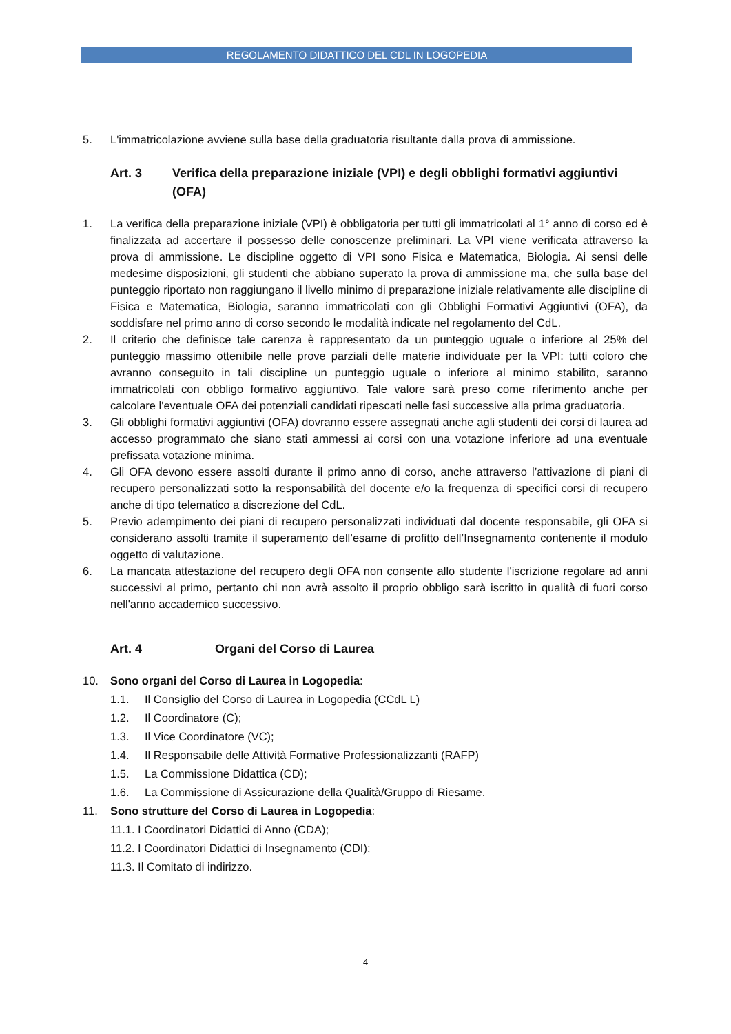REGOLAMENTO DIDATTICO DEL CDL IN LOGOPEDIA
5. L'immatricolazione avviene sulla base della graduatoria risultante dalla prova di ammissione.
Art. 3 Verifica della preparazione iniziale (VPI) e degli obblighi formativi aggiuntivi (OFA)
1. La verifica della preparazione iniziale (VPI) è obbligatoria per tutti gli immatricolati al 1° anno di corso ed è finalizzata ad accertare il possesso delle conoscenze preliminari. La VPI viene verificata attraverso la prova di ammissione. Le discipline oggetto di VPI sono Fisica e Matematica, Biologia. Ai sensi delle medesime disposizioni, gli studenti che abbiano superato la prova di ammissione ma, che sulla base del punteggio riportato non raggiungano il livello minimo di preparazione iniziale relativamente alle discipline di Fisica e Matematica, Biologia, saranno immatricolati con gli Obblighi Formativi Aggiuntivi (OFA), da soddisfare nel primo anno di corso secondo le modalità indicate nel regolamento del CdL.
2. Il criterio che definisce tale carenza è rappresentato da un punteggio uguale o inferiore al 25% del punteggio massimo ottenibile nelle prove parziali delle materie individuate per la VPI: tutti coloro che avranno conseguito in tali discipline un punteggio uguale o inferiore al minimo stabilito, saranno immatricolati con obbligo formativo aggiuntivo. Tale valore sarà preso come riferimento anche per calcolare l'eventuale OFA dei potenziali candidati ripescati nelle fasi successive alla prima graduatoria.
3. Gli obblighi formativi aggiuntivi (OFA) dovranno essere assegnati anche agli studenti dei corsi di laurea ad accesso programmato che siano stati ammessi ai corsi con una votazione inferiore ad una eventuale prefissata votazione minima.
4. Gli OFA devono essere assolti durante il primo anno di corso, anche attraverso l’attivazione di piani di recupero personalizzati sotto la responsabilità del docente e/o la frequenza di specifici corsi di recupero anche di tipo telematico a discrezione del CdL.
5. Previo adempimento dei piani di recupero personalizzati individuati dal docente responsabile, gli OFA si considerano assolti tramite il superamento dell’esame di profitto dell’Insegnamento contenente il modulo oggetto di valutazione.
6. La mancata attestazione del recupero degli OFA non consente allo studente l'iscrizione regolare ad anni successivi al primo, pertanto chi non avrà assolto il proprio obbligo sarà iscritto in qualità di fuori corso nell'anno accademico successivo.
Art. 4 Organi del Corso di Laurea
10. Sono organi del Corso di Laurea in Logopedia:
1.1. Il Consiglio del Corso di Laurea in Logopedia (CCdL L)
1.2. Il Coordinatore (C);
1.3. Il Vice Coordinatore (VC);
1.4. Il Responsabile delle Attività Formative Professionalizzanti (RAFP)
1.5. La Commissione Didattica (CD);
1.6. La Commissione di Assicurazione della Qualità/Gruppo di Riesame.
11. Sono strutture del Corso di Laurea in Logopedia:
11.1. I Coordinatori Didattici di Anno (CDA);
11.2. I Coordinatori Didattici di Insegnamento (CDI);
11.3. Il Comitato di indirizzo.
4